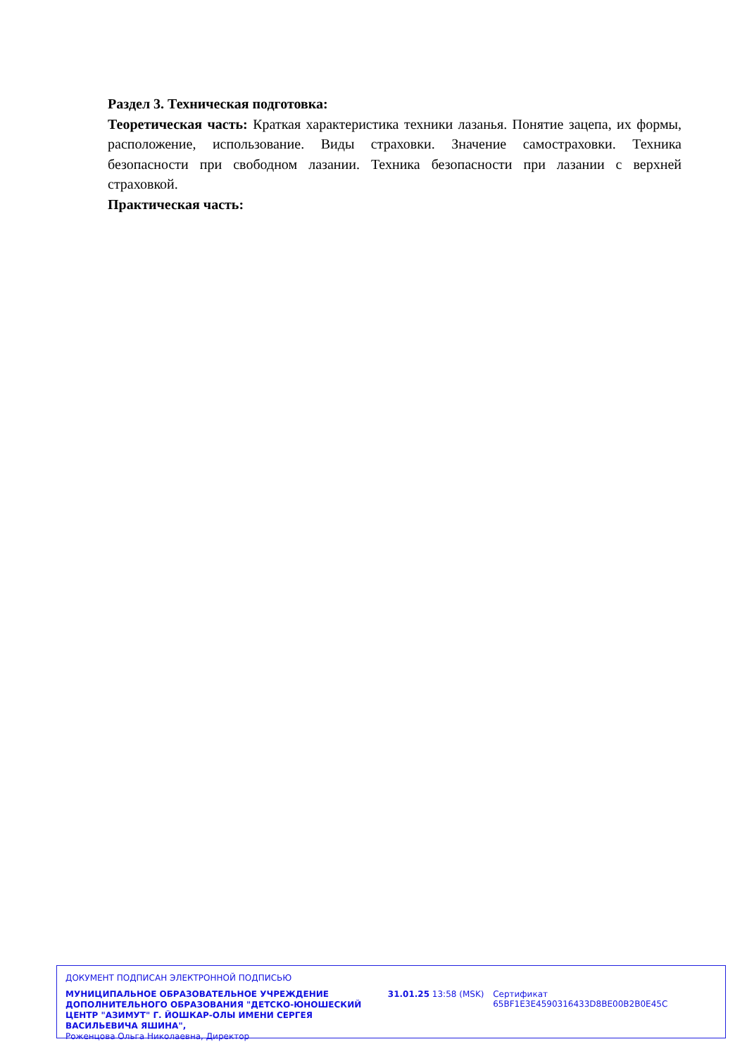Раздел 3. Техническая подготовка:
Теоретическая часть: Краткая характеристика техники лазанья. Понятие зацепа, их формы, расположение, использование. Виды страховки. Значение самостраховки. Техника безопасности при свободном лазании. Техника безопасности при лазании с верхней страховкой.
Практическая часть:
ДОКУМЕНТ ПОДПИСАН ЭЛЕКТРОННОЙ ПОДПИСЬЮ
МУНИЦИПАЛЬНОЕ ОБРАЗОВАТЕЛЬНОЕ УЧРЕЖДЕНИЕ ДОПОЛНИТЕЛЬНОГО ОБРАЗОВАНИЯ "ДЕТСКО-ЮНОШЕСКИЙ ЦЕНТР "АЗИМУТ" Г. ЙОШКАР-ОЛЫ ИМЕНИ СЕРГЕЯ ВАСИЛЬЕВИЧА ЯШИНА",
Роженцова Ольга Николаевна, Директор
31.01.25 13:58 (MSK) Сертификат 65BF1E3E4590316433D8BE00B2B0E45C